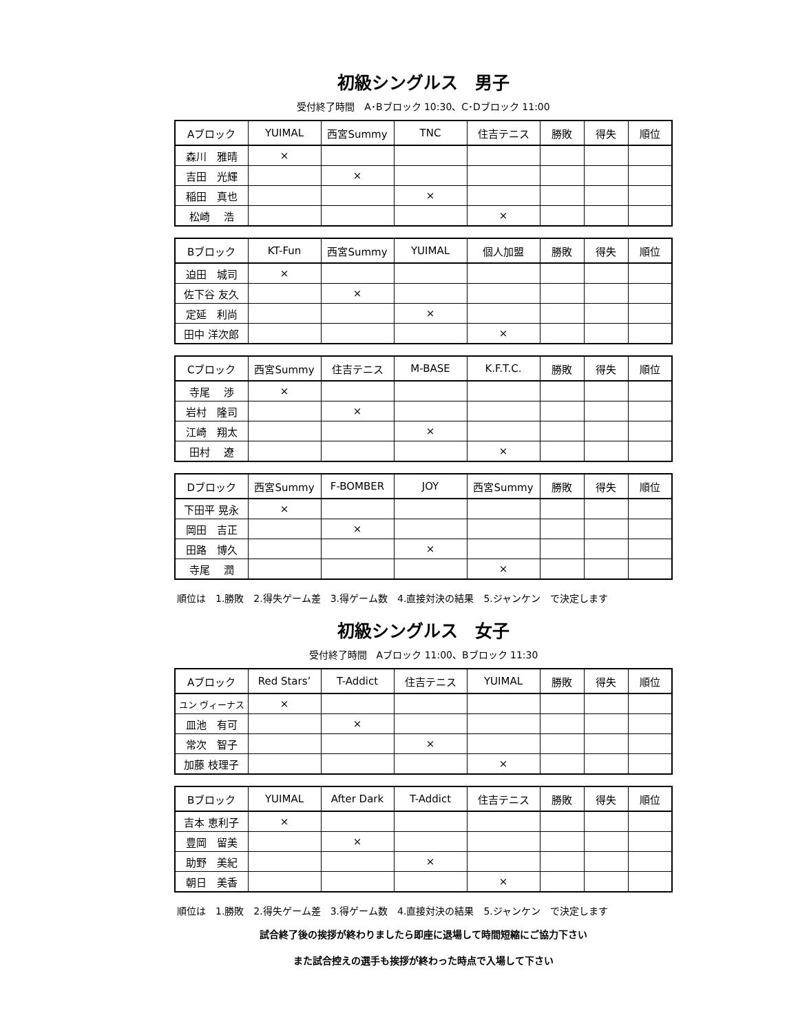初級シングルス　男子
受付終了時間　A･Bブロック 10:30、C･Dブロック 11:00
| Aブロック | YUIMAL | 西宮Summy | TNC | 住吉テニス | 勝敗 | 得失 | 順位 |
| --- | --- | --- | --- | --- | --- | --- | --- |
| 森川 雅晴 | × | | | | | | |
| 吉田 光輝 | | × | | | | | |
| 稲田 真也 | | | × | | | | |
| 松崎 浩 | | | | × | | | |
| Bブロック | KT-Fun | 西宮Summy | YUIMAL | 個人加盟 | 勝敗 | 得失 | 順位 |
| --- | --- | --- | --- | --- | --- | --- | --- |
| 迫田 城司 | × | | | | | | |
| 佐下谷 友久 | | × | | | | | |
| 定延 利尚 | | | × | | | | |
| 田中 洋次郎 | | | | × | | | |
| Cブロック | 西宮Summy | 住吉テニス | M-BASE | K.F.T.C. | 勝敗 | 得失 | 順位 |
| --- | --- | --- | --- | --- | --- | --- | --- |
| 寺尾 渉 | × | | | | | | |
| 岩村 隆司 | | × | | | | | |
| 江崎 翔太 | | | × | | | | |
| 田村 遼 | | | | × | | | |
| Dブロック | 西宮Summy | F-BOMBER | JOY | 西宮Summy | 勝敗 | 得失 | 順位 |
| --- | --- | --- | --- | --- | --- | --- | --- |
| 下田平 晃永 | × | | | | | | |
| 岡田 吉正 | | × | | | | | |
| 田路 博久 | | | × | | | | |
| 寺尾 潤 | | | | × | | | |
順位は　1.勝敗　2.得失ゲーム差　3.得ゲーム数　4.直接対決の結果　5.ジャンケン　で決定します
初級シングルス　女子
受付終了時間　Aブロック 11:00、Bブロック 11:30
| Aブロック | Red Stars’ | T-Addict | 住吉テニス | YUIMAL | 勝敗 | 得失 | 順位 |
| --- | --- | --- | --- | --- | --- | --- | --- |
| ユン ヴィーナス | × | | | | | | |
| 皿池 有可 | | × | | | | | |
| 常次 智子 | | | × | | | | |
| 加藤 枝理子 | | | | × | | | |
| Bブロック | YUIMAL | After Dark | T-Addict | 住吉テニス | 勝敗 | 得失 | 順位 |
| --- | --- | --- | --- | --- | --- | --- | --- |
| 吉本 恵利子 | × | | | | | | |
| 豊岡 留美 | | × | | | | | |
| 助野 美紀 | | | × | | | | |
| 朝日 美香 | | | | × | | | |
順位は　1.勝敗　2.得失ゲーム差　3.得ゲーム数　4.直接対決の結果　5.ジャンケン　で決定します
試合終了後の挨拶が終わりましたら即座に退場して時間短縮にご協力下さい
また試合控えの選手も挨拶が終わった時点で入場して下さい